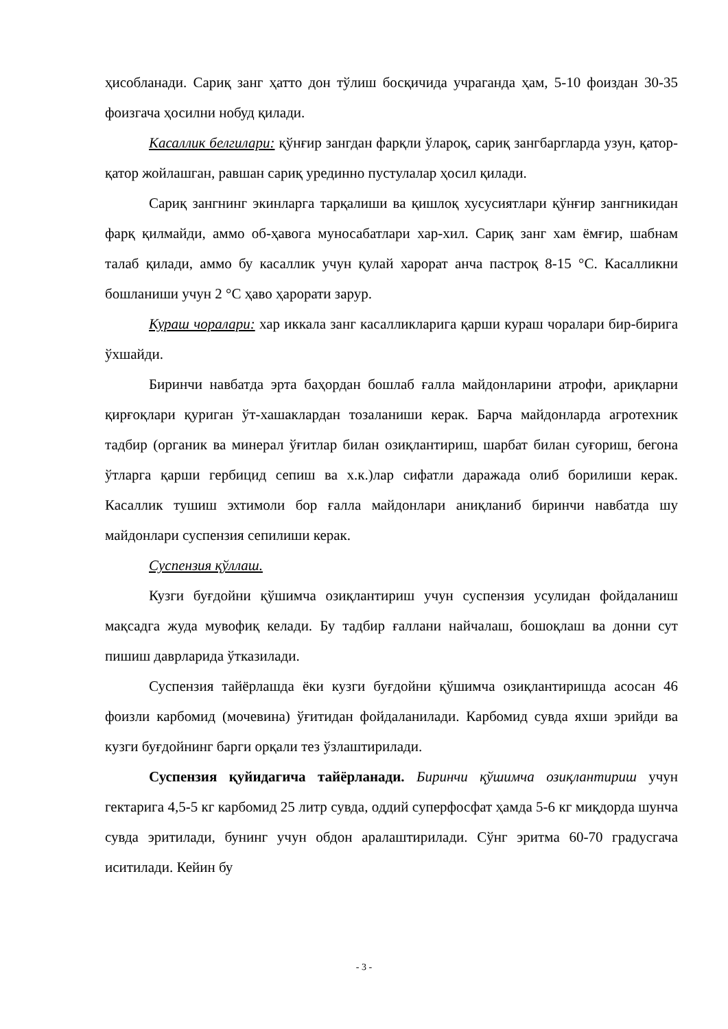ҳисобланади. Сариқ занг ҳатто дон тўлиш босқичида учраганда ҳам, 5-10 фоиздан 30-35 фоизгача ҳосилни нобуд қилади.
Касаллик белгилари: қўнғир зангдан фарқли ўлароқ, сариқ зангбаргларда узун, қатор-қатор жойлашган, равшан сариқ урединно пустулалар ҳосил қилади.
Сариқ зангнинг экинларга тарқалиши ва қишлоқ хусусиятлари қўнғир зангникидан фарқ қилмайди, аммо об-ҳавога муносабатлари хар-хил. Сариқ занг хам ёмғир, шабнам талаб қилади, аммо бу касаллик учун қулай харорат анча пастроқ 8-15 °С. Касалликни бошланиши учун 2 °С ҳаво ҳарорати зарур.
Кураш чоралари: хар иккала занг касалликларига қарши кураш чоралари бир-бирига ўхшайди.
Биринчи навбатда эрта баҳордан бошлаб ғалла майдонларини атрофи, ариқларни қирғоқлари қуриган ўт-хашаклардан тозаланиши керак. Барча майдонларда агротехник тадбир (органик ва минерал ўғитлар билан озиқлантириш, шарбат билан суғориш, бегона ўтларга қарши гербицид сепиш ва х.к.)лар сифатли даражада олиб борилиши керак. Касаллик тушиш эхтимоли бор ғалла майдонлари аниқланиб биринчи навбатда шу майдонлари суспензия сепилиши керак.
Суспензия қўллаш.
Кузги буғдойни қўшимча озиқлантириш учун суспензия усулидан фойдаланиш мақсадга жуда мувофиқ келади. Бу тадбир ғаллани найчалаш, бошоқлаш ва донни сут пишиш даврларида ўтказилади.
Суспензия тайёрлашда ёки кузги буғдойни қўшимча озиқлантиришда асосан 46 фоизли карбомид (мочевина) ўғитидан фойдаланилади. Карбомид сувда яхши эрийди ва кузги буғдойнинг барги орқали тез ўзлаштирилади.
Суспензия қуйидагича тайёрланади. Биринчи қўшимча озиқлантириш учун гектарига 4,5-5 кг карбомид 25 литр сувда, оддий суперфосфат ҳамда 5-6 кг миқдорда шунча сувда эритилади, бунинг учун обдон аралаштирилади. Сўнг эритма 60-70 градусгача иситилади. Кейин бу
- 3 -